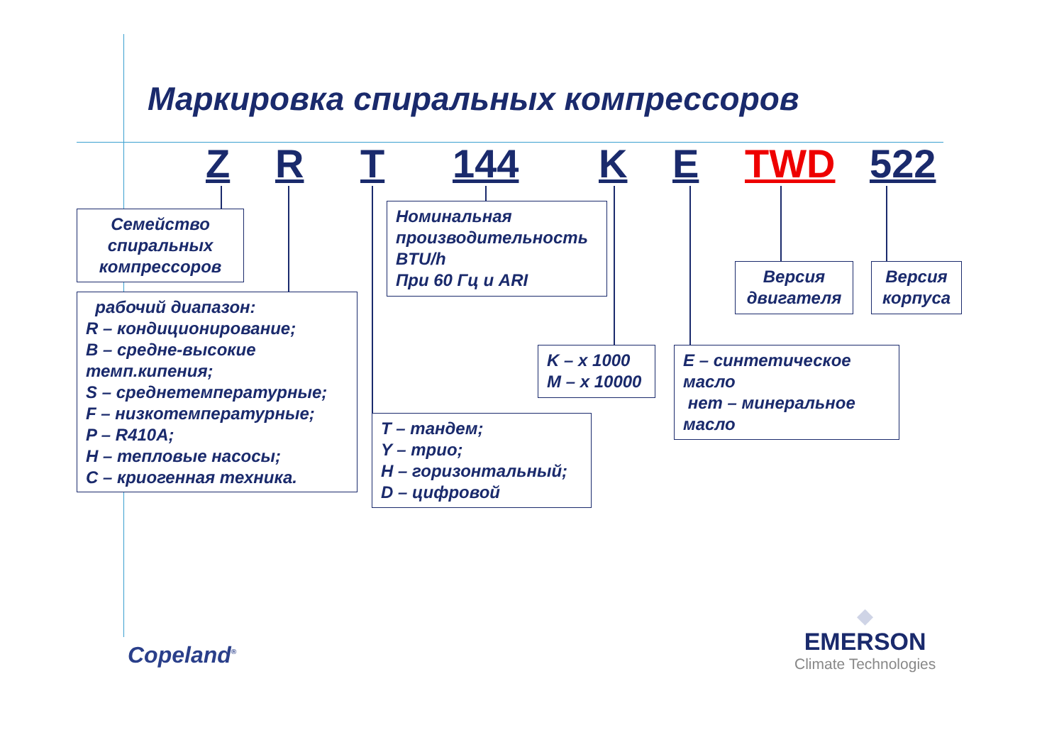Маркировка спиральных компрессоров
Z R T 144 K E TWD 522
Семейство спиральных компрессоров
рабочий диапазон:
R – кондиционирование;
B – средне-высокие темп.кипения;
S – среднетемпературные;
F – низкотемпературные;
P – R410A;
H – тепловые насосы;
C – криогенная техника.
Номинальная производительность BTU/h
При 60 Гц и ARI
T – тандем;
Y – трио;
H – горизонтальный;
D – цифровой
K – x 1000
M – x 10000
E – синтетическое масло
нет – минеральное масло
Версия двигателя
Версия корпуса
Copeland<sup>®</sup>
◆
EMERSON
Climate Technologies